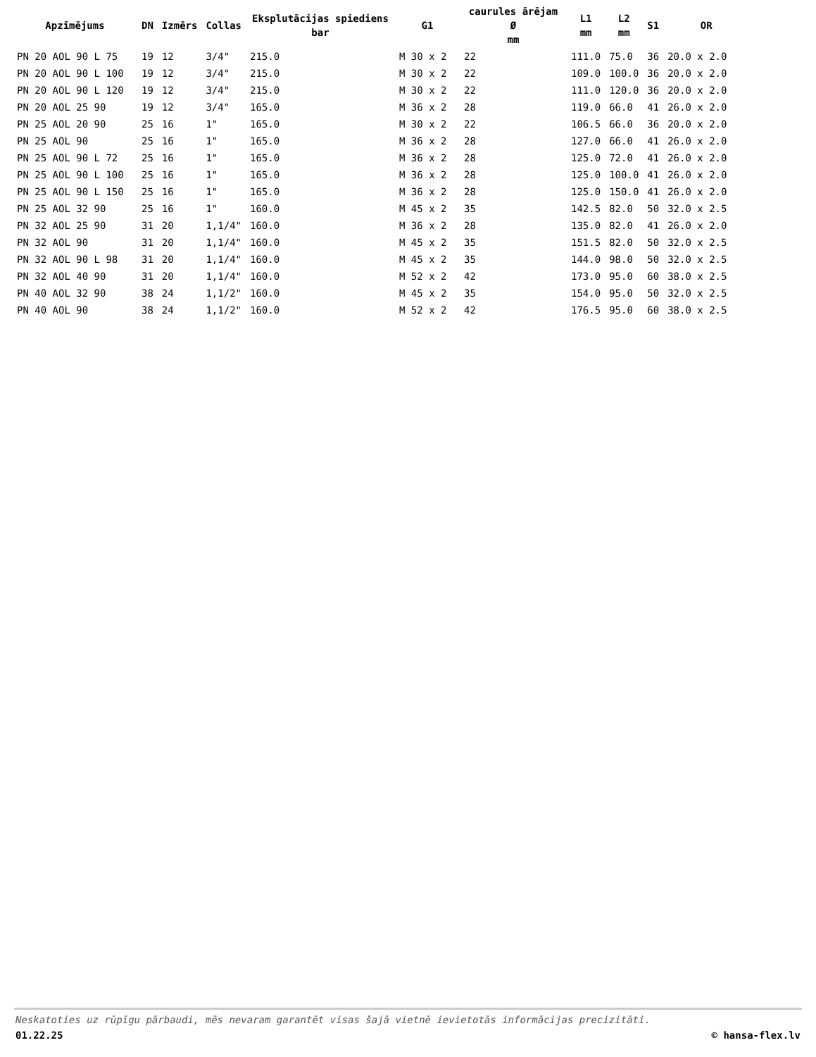| Apzīmējums | DN | Izmērs | Collas | Eksplutācijas spiediens bar | G1 | caurules ārējam Ø mm | L1 mm | L2 mm | S1 | OR |
| --- | --- | --- | --- | --- | --- | --- | --- | --- | --- | --- |
| PN 20 AOL 90 L 75 | 19 | 12 | 3/4" | 215.0 | M 30 x 2 | 22 | 111.0 | 75.0 | 36 | 20.0 x 2.0 |
| PN 20 AOL 90 L 100 | 19 | 12 | 3/4" | 215.0 | M 30 x 2 | 22 | 109.0 | 100.0 | 36 | 20.0 x 2.0 |
| PN 20 AOL 90 L 120 | 19 | 12 | 3/4" | 215.0 | M 30 x 2 | 22 | 111.0 | 120.0 | 36 | 20.0 x 2.0 |
| PN 20 AOL 25 90 | 19 | 12 | 3/4" | 165.0 | M 36 x 2 | 28 | 119.0 | 66.0 | 41 | 26.0 x 2.0 |
| PN 25 AOL 20 90 | 25 | 16 | 1" | 165.0 | M 30 x 2 | 22 | 106.5 | 66.0 | 36 | 20.0 x 2.0 |
| PN 25 AOL 90 | 25 | 16 | 1" | 165.0 | M 36 x 2 | 28 | 127.0 | 66.0 | 41 | 26.0 x 2.0 |
| PN 25 AOL 90 L 72 | 25 | 16 | 1" | 165.0 | M 36 x 2 | 28 | 125.0 | 72.0 | 41 | 26.0 x 2.0 |
| PN 25 AOL 90 L 100 | 25 | 16 | 1" | 165.0 | M 36 x 2 | 28 | 125.0 | 100.0 | 41 | 26.0 x 2.0 |
| PN 25 AOL 90 L 150 | 25 | 16 | 1" | 165.0 | M 36 x 2 | 28 | 125.0 | 150.0 | 41 | 26.0 x 2.0 |
| PN 25 AOL 32 90 | 25 | 16 | 1" | 160.0 | M 45 x 2 | 35 | 142.5 | 82.0 | 50 | 32.0 x 2.5 |
| PN 32 AOL 25 90 | 31 | 20 | 1,1/4" | 160.0 | M 36 x 2 | 28 | 135.0 | 82.0 | 41 | 26.0 x 2.0 |
| PN 32 AOL 90 | 31 | 20 | 1,1/4" | 160.0 | M 45 x 2 | 35 | 151.5 | 82.0 | 50 | 32.0 x 2.5 |
| PN 32 AOL 90 L 98 | 31 | 20 | 1,1/4" | 160.0 | M 45 x 2 | 35 | 144.0 | 98.0 | 50 | 32.0 x 2.5 |
| PN 32 AOL 40 90 | 31 | 20 | 1,1/4" | 160.0 | M 52 x 2 | 42 | 173.0 | 95.0 | 60 | 38.0 x 2.5 |
| PN 40 AOL 32 90 | 38 | 24 | 1,1/2" | 160.0 | M 45 x 2 | 35 | 154.0 | 95.0 | 50 | 32.0 x 2.5 |
| PN 40 AOL 90 | 38 | 24 | 1,1/2" | 160.0 | M 52 x 2 | 42 | 176.5 | 95.0 | 60 | 38.0 x 2.5 |
Neskatoties uz rūpīgu pārbaudi, mēs nevaram garantēt visas šajā vietnē ievietotās informācijas precizitāti.
01.22.25 © hansa-flex.lv